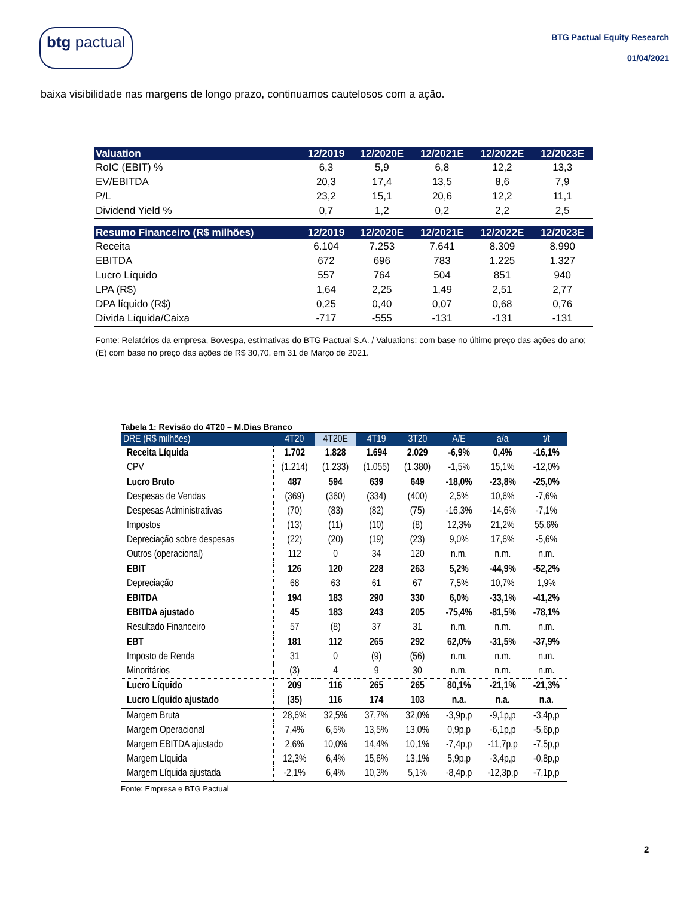btg pactual
BTG Pactual Equity Research
01/04/2021
baixa visibilidade nas margens de longo prazo, continuamos cautelosos com a ação.
| Valuation | 12/2019 | 12/2020E | 12/2021E | 12/2022E | 12/2023E |
| --- | --- | --- | --- | --- | --- |
| RoIC (EBIT) % | 6,3 | 5,9 | 6,8 | 12,2 | 13,3 |
| EV/EBITDA | 20,3 | 17,4 | 13,5 | 8,6 | 7,9 |
| P/L | 23,2 | 15,1 | 20,6 | 12,2 | 11,1 |
| Dividend Yield % | 0,7 | 1,2 | 0,2 | 2,2 | 2,5 |
| Resumo Financeiro (R$ milhões) | 12/2019 | 12/2020E | 12/2021E | 12/2022E | 12/2023E |
| Receita | 6.104 | 7.253 | 7.641 | 8.309 | 8.990 |
| EBITDA | 672 | 696 | 783 | 1.225 | 1.327 |
| Lucro Líquido | 557 | 764 | 504 | 851 | 940 |
| LPA (R$) | 1,64 | 2,25 | 1,49 | 2,51 | 2,77 |
| DPA líquido (R$) | 0,25 | 0,40 | 0,07 | 0,68 | 0,76 |
| Dívida Líquida/Caixa | -717 | -555 | -131 | -131 | -131 |
Fonte: Relatórios da empresa, Bovespa, estimativas do BTG Pactual S.A. / Valuations: com base no último preço das ações do ano; (E) com base no preço das ações de R$ 30,70, em 31 de Março de 2021.
Tabela 1: Revisão do 4T20 – M.Dias Branco
| DRE (R$ milhões) | 4T20 | 4T20E | 4T19 | 3T20 | A/E | a/a | t/t |
| --- | --- | --- | --- | --- | --- | --- | --- |
| Receita Líquida | 1.702 | 1.828 | 1.694 | 2.029 | -6,9% | 0,4% | -16,1% |
| CPV | (1.214) | (1.233) | (1.055) | (1.380) | -1,5% | 15,1% | -12,0% |
| Lucro Bruto | 487 | 594 | 639 | 649 | -18,0% | -23,8% | -25,0% |
| Despesas de Vendas | (369) | (360) | (334) | (400) | 2,5% | 10,6% | -7,6% |
| Despesas Administrativas | (70) | (83) | (82) | (75) | -16,3% | -14,6% | -7,1% |
| Impostos | (13) | (11) | (10) | (8) | 12,3% | 21,2% | 55,6% |
| Depreciação sobre despesas | (22) | (20) | (19) | (23) | 9,0% | 17,6% | -5,6% |
| Outros (operacional) | 112 | 0 | 34 | 120 | n.m. | n.m. | n.m. |
| EBIT | 126 | 120 | 228 | 263 | 5,2% | -44,9% | -52,2% |
| Depreciação | 68 | 63 | 61 | 67 | 7,5% | 10,7% | 1,9% |
| EBITDA | 194 | 183 | 290 | 330 | 6,0% | -33,1% | -41,2% |
| EBITDA ajustado | 45 | 183 | 243 | 205 | -75,4% | -81,5% | -78,1% |
| Resultado Financeiro | 57 | (8) | 37 | 31 | n.m. | n.m. | n.m. |
| EBT | 181 | 112 | 265 | 292 | 62,0% | -31,5% | -37,9% |
| Imposto de Renda | 31 | 0 | (9) | (56) | n.m. | n.m. | n.m. |
| Minoritários | (3) | 4 | 9 | 30 | n.m. | n.m. | n.m. |
| Lucro Líquido | 209 | 116 | 265 | 265 | 80,1% | -21,1% | -21,3% |
| Lucro Líquido ajustado | (35) | 116 | 174 | 103 | n.a. | n.a. | n.a. |
| Margem Bruta | 28,6% | 32,5% | 37,7% | 32,0% | -3,9p,p | -9,1p,p | -3,4p,p |
| Margem Operacional | 7,4% | 6,5% | 13,5% | 13,0% | 0,9p,p | -6,1p,p | -5,6p,p |
| Margem EBITDA ajustado | 2,6% | 10,0% | 14,4% | 10,1% | -7,4p,p | -11,7p,p | -7,5p,p |
| Margem Líquida | 12,3% | 6,4% | 15,6% | 13,1% | 5,9p,p | -3,4p,p | -0,8p,p |
| Margem Líquida ajustada | -2,1% | 6,4% | 10,3% | 5,1% | -8,4p,p | -12,3p,p | -7,1p,p |
Fonte: Empresa e BTG Pactual
2